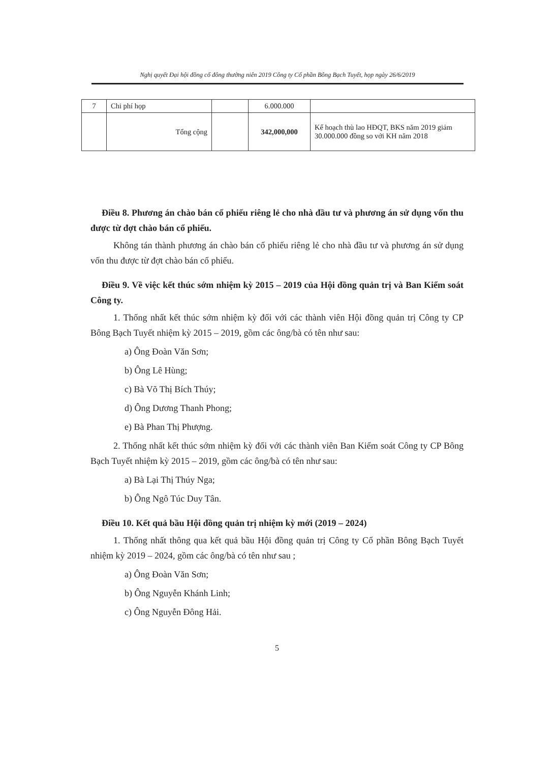Nghị quyết Đại hội đồng cổ đông thường niên 2019 Công ty Cổ phần Bông Bạch Tuyết, họp ngày 26/6/2019
| 7 | Chi phí họp | | 6.000.000 | |
| | Tổng cộng | | 342,000,000 | Kế hoạch thù lao HĐQT, BKS năm 2019 giảm 30.000.000 đồng so với KH năm 2018 |
Điều 8. Phương án chào bán cổ phiếu riêng lẻ cho nhà đầu tư và phương án sử dụng vốn thu được từ đợt chào bán cổ phiếu.
Không tán thành phương án chào bán cổ phiếu riêng lẻ cho nhà đầu tư và phương án sử dụng vốn thu được từ đợt chào bán cổ phiếu.
Điều 9. Về việc kết thúc sớm nhiệm kỳ 2015 – 2019 của Hội đồng quản trị và Ban Kiểm soát Công ty.
1. Thống nhất kết thúc sớm nhiệm kỳ đối với các thành viên Hội đồng quản trị Công ty CP Bông Bạch Tuyết nhiệm kỳ 2015 – 2019, gồm các ông/bà có tên như sau:
a) Ông Đoàn Văn Sơn;
b) Ông Lê Hùng;
c) Bà Võ Thị Bích Thúy;
d) Ông Dương Thanh Phong;
e) Bà Phan Thị Phượng.
2. Thống nhất kết thúc sớm nhiệm kỳ đối với các thành viên Ban Kiểm soát Công ty CP Bông Bạch Tuyết nhiệm kỳ 2015 – 2019, gồm các ông/bà có tên như sau:
a) Bà Lại Thị Thúy Nga;
b) Ông Ngô Túc Duy Tân.
Điều 10. Kết quả bầu Hội đồng quản trị nhiệm kỳ mới (2019 – 2024)
1. Thống nhất thông qua kết quả bầu Hội đồng quản trị Công ty Cổ phần Bông Bạch Tuyết nhiệm kỳ 2019 – 2024, gồm các ông/bà có tên như sau ;
a) Ông Đoàn Văn Sơn;
b) Ông Nguyễn Khánh Linh;
c) Ông Nguyễn Đông Hải.
5